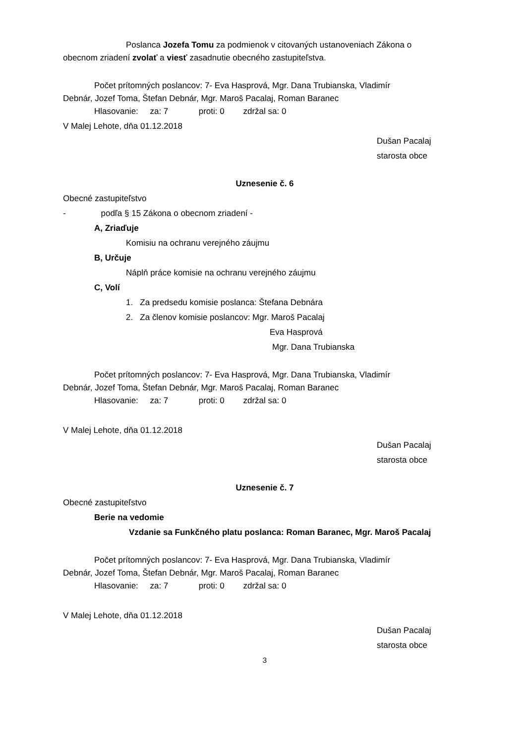Poslanca Jozefa Tomu za podmienok v citovaných ustanoveniach Zákona o
obecnom zriadení zvolať a viesť zasadnutie obecného zastupiteľstva.
Počet prítomných poslancov: 7- Eva Hasprová, Mgr. Dana Trubianska, Vladimír
Debnár, Jozef Toma, Štefan Debnár, Mgr. Maroš Pacalaj, Roman Baranec
Hlasovanie: za: 7 proti: 0 zdržal sa: 0
V Malej Lehote, dňa 01.12.2018
Dušan Pacalaj
starosta obce
Uznesenie č. 6
Obecné zastupiteľstvo
- podľa § 15 Zákona o obecnom zriadení -
A, Zriaďuje
Komisiu na ochranu verejného záujmu
B, Určuje
Náplň práce komisie na ochranu verejného záujmu
C, Volí
1. Za predsedu komisie poslanca: Štefana Debnára
2. Za členov komisie poslancov: Mgr. Maroš Pacalaj
Eva Hasprová
Mgr. Dana Trubianska
Počet prítomných poslancov: 7- Eva Hasprová, Mgr. Dana Trubianska, Vladimír
Debnár, Jozef Toma, Štefan Debnár, Mgr. Maroš Pacalaj, Roman Baranec
Hlasovanie: za: 7 proti: 0 zdržal sa: 0
V Malej Lehote, dňa 01.12.2018
Dušan Pacalaj
starosta obce
Uznesenie č. 7
Obecné zastupiteľstvo
Berie na vedomie
Vzdanie sa Funkčného platu poslanca: Roman Baranec, Mgr. Maroš Pacalaj
Počet prítomných poslancov: 7- Eva Hasprová, Mgr. Dana Trubianska, Vladimír
Debnár, Jozef Toma, Štefan Debnár, Mgr. Maroš Pacalaj, Roman Baranec
Hlasovanie: za: 7 proti: 0 zdržal sa: 0
V Malej Lehote, dňa 01.12.2018
Dušan Pacalaj
starosta obce
3